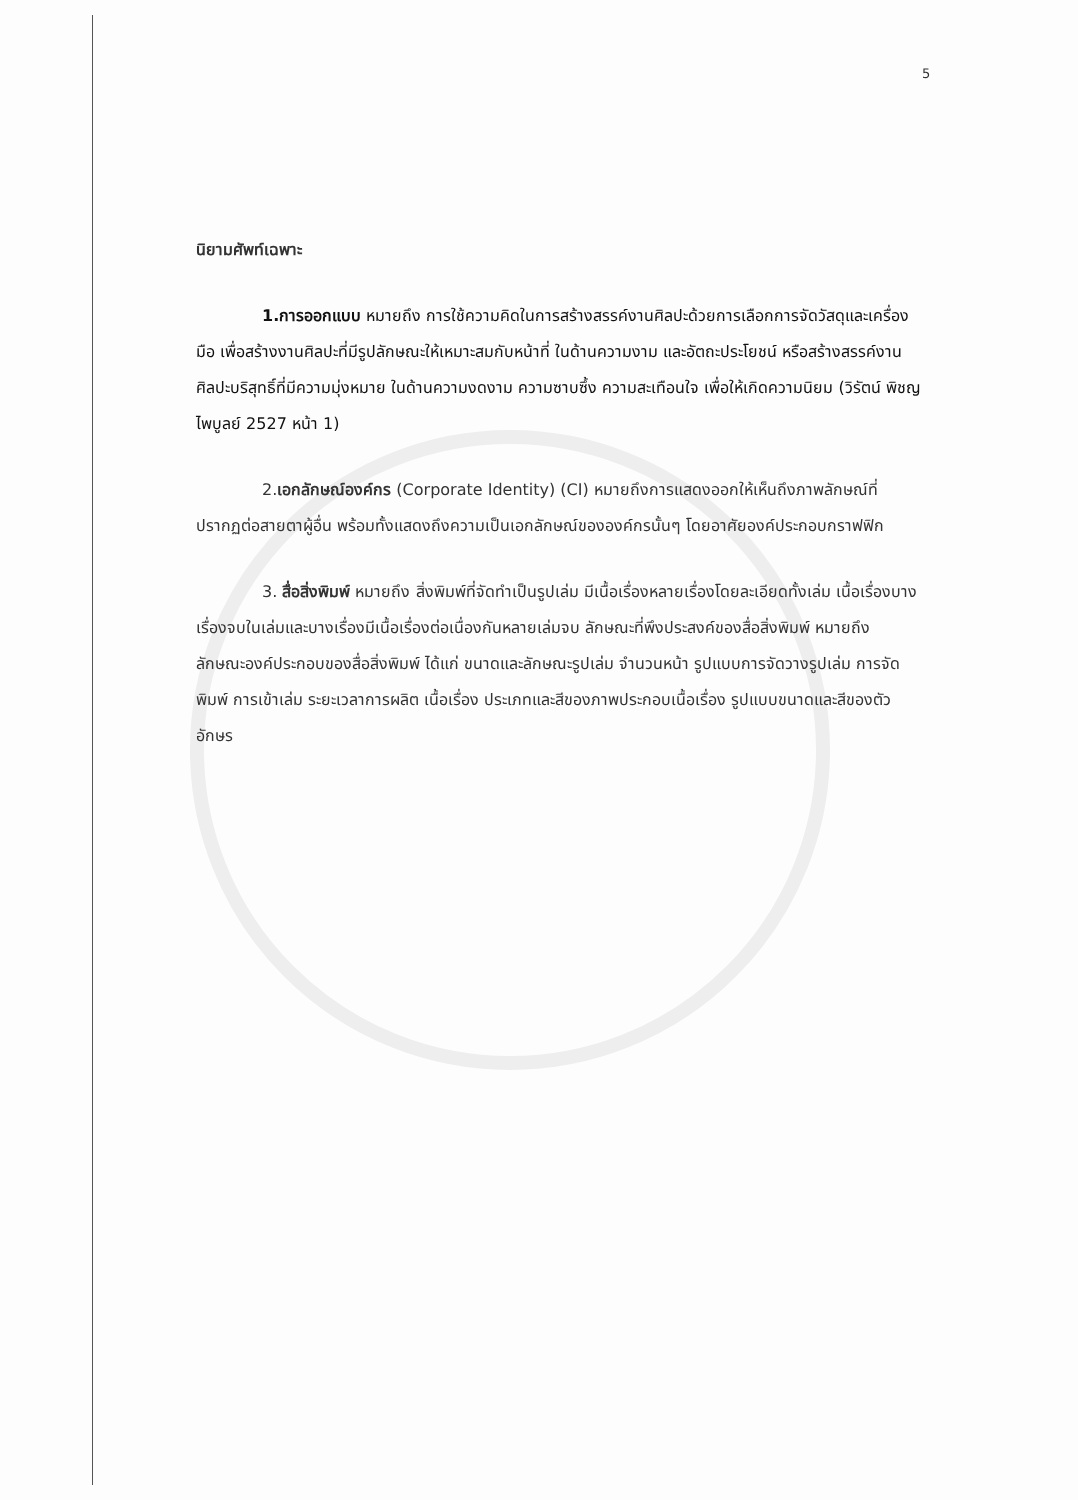5
นิยามศัพท์เฉพาะ
1.การออกแบบ หมายถึง การใช้ความคิดในการสร้างสรรค์งานศิลปะด้วยการเลือกการจัดวัสดุและเครื่องมือ เพื่อสร้างงานศิลปะที่มีรูปลักษณะให้เหมาะสมกับหน้าที่ ในด้านความงาม และอัตถะประโยชน์ หรือสร้างสรรค์งานศิลปะบริสุทธิ์ที่มีความมุ่งหมาย ในด้านความงดงาม ความซาบซึ้ง ความสะเทือนใจ เพื่อให้เกิดความนิยม (วิรัตน์ พิชญไพบูลย์ 2527 หน้า 1)
2.เอกลักษณ์องค์กร (Corporate Identity) (CI) หมายถึงการแสดงออกให้เห็นถึงภาพลักษณ์ที่ปรากฏต่อสายตาผู้อื่น พร้อมทั้งแสดงถึงความเป็นเอกลักษณ์ขององค์กรนั้นๆ โดยอาศัยองค์ประกอบกราฟฟิก
3. สื่อสิ่งพิมพ์ หมายถึง สิ่งพิมพ์ที่จัดทำเป็นรูปเล่ม มีเนื้อเรื่องหลายเรื่องโดยละเอียดทั้งเล่ม เนื้อเรื่องบางเรื่องจบในเล่มและบางเรื่องมีเนื้อเรื่องต่อเนื่องกันหลายเล่มจบ ลักษณะที่พึงประสงค์ของสื่อสิ่งพิมพ์ หมายถึง ลักษณะองค์ประกอบของสื่อสิ่งพิมพ์ ได้แก่ ขนาดและลักษณะรูปเล่ม จำนวนหน้า รูปแบบการจัดวางรูปเล่ม การจัดพิมพ์ การเข้าเล่ม ระยะเวลาการผลิต เนื้อเรื่อง ประเภทและสีของภาพประกอบเนื้อเรื่อง รูปแบบขนาดและสีของตัวอักษร